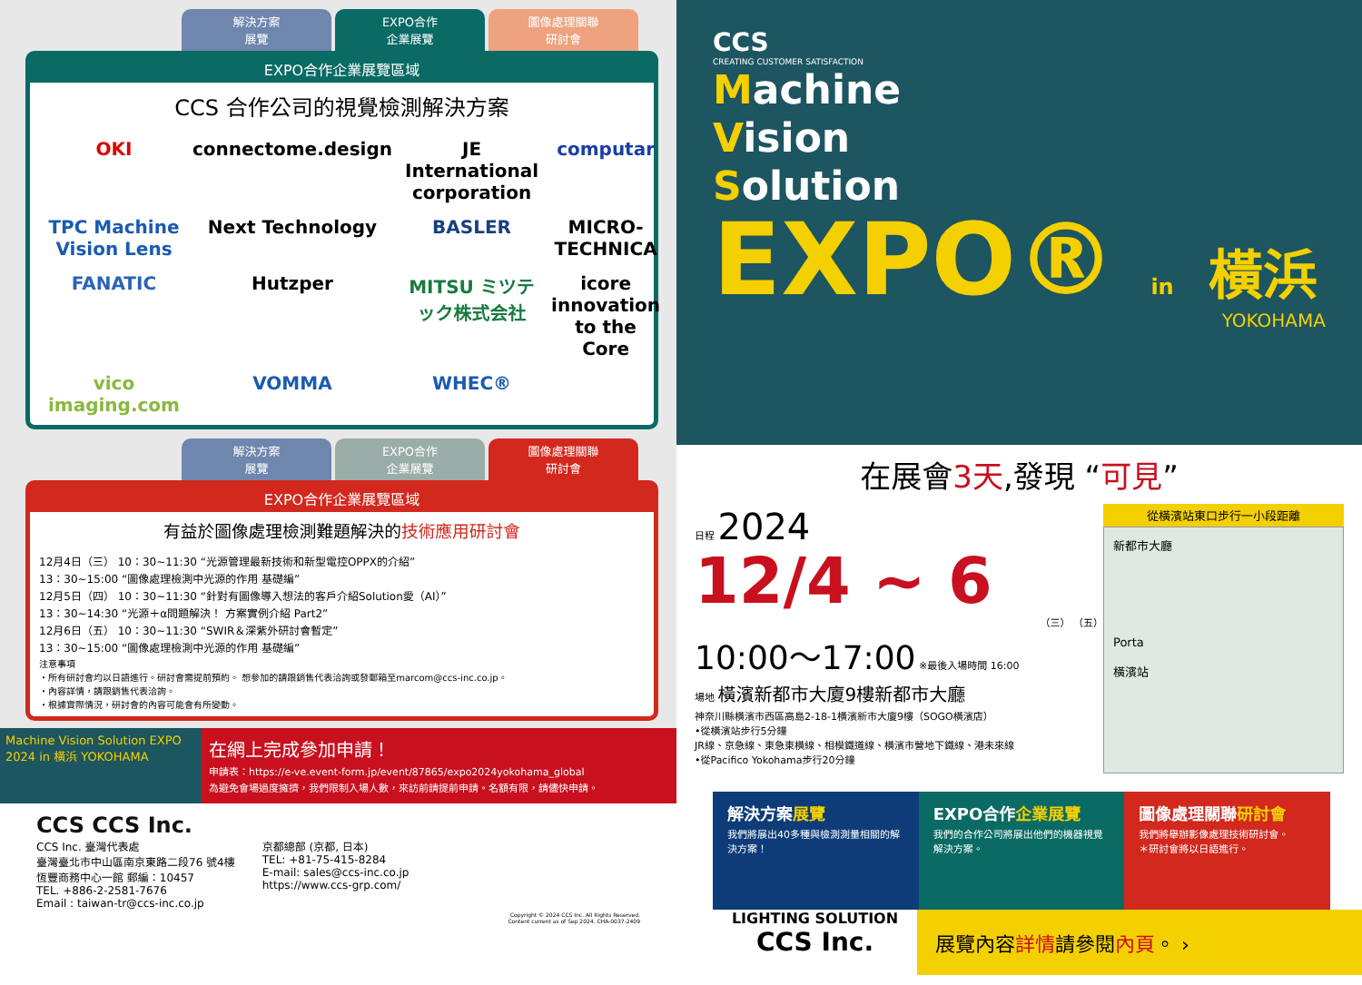解決方案
展覽
EXPO合作
企業展覽
圖像處理關聯
研討會
EXPO合作企業展覽區域
CCS 合作公司的視覺檢測解決方案
OKI connectome.design JE International corporation computar TPC Machine Vision Lens Next Technology BASLER MICRO-TECHNICA FANATIC Hutzper MITSU ミツテック株式会社 icore innovation to the Core vico imaging.com VOMMA WHEC®
解決方案
展覽
EXPO合作
企業展覽
圖像處理關聯
研討會
EXPO合作企業展覽區域
有益於圖像處理檢測難題解決的技術應用研討會
12月4日（三） 10：30~11:30 “光源管理最新技術和新型電控OPPX的介紹”
13：30~15:00 “圖像處理檢測中光源的作用 基礎編”
12月5日（四） 10：30~11:30 “針對有圖像導入想法的客戶介紹Solution愛（AI）”
13：30~14:30 “光源＋α問題解決！ 方案實例介紹 Part2”
12月6日（五） 10：30~11:30 “SWIR＆深紫外研討會暫定”
13：30~15:00 “圖像處理檢測中光源的作用 基礎編”
注意事項
・所有研討會均以日語進行。研討會需提前預約。 想參加的請跟銷售代表洽詢或發郵箱至marcom@ccs-inc.co.jp。
・內容詳情，請跟銷售代表洽詢。
・根據實際情況，研討會的內容可能會有所變動。
Machine Vision Solution EXPO 2024 in 橫浜 YOKOHAMA
在網上完成參加申請！
申請表：https://e-ve.event-form.jp/event/87865/expo2024yokohama_global
為避免會場過度擁擠，我們限制入場人數，來訪前請提前申請。名額有限，請儘快申請。
CCS CCS Inc.
CCS Inc. 臺灣代表處
臺灣臺北市中山區南京東路二段76 號4樓
恆豐商務中心一館 郵編：10457
TEL. +886-2-2581-7676
Email : taiwan-tr@ccs-inc.co.jp
京都總部 (京都, 日本)
TEL: +81-75-415-8284
E-mail: sales@ccs-inc.co.jp
https://www.ccs-grp.com/
Copyright © 2024 CCS Inc. All Rights Reserved.
Content current as of Sep 2024. CHA-0037-2409
CCS
CREATING CUSTOMER SATISFACTION
Machine
Vision
Solution
EXPO® in 橫浜
YOKOHAMA
在展會3天,發現 “可見”
日程 2024
12/4 ~ 6
（三） （五）
10:00～17:00 ※最後入場時間 16:00
場地 橫濱新都市大廈9樓新都市大廳
神奈川縣橫濱市西區高島2-18-1橫濱新市大廈9樓（SOGO橫濱店）
•從橫濱站步行5分鐘
JR線、京急線、東急東橫線、相模鐵道線、橫濱市營地下鐵線、港未來線
•從Pacifico Yokohama步行20分鐘
從橫濱站東口步行一小段距離
新都市大廳
Porta
橫濱站
解決方案展覽
我們將展出40多種與檢測測量相關的解決方案！
EXPO合作企業展覽
我們的合作公司將展出他們的機器視覺解決方案。
圖像處理關聯研討會
我們將舉辦影像處理技術研討會。
＊研討會將以日語進行。
LIGHTING SOLUTION
CCS Inc.
展覽內容詳情請參閱內頁。 ›